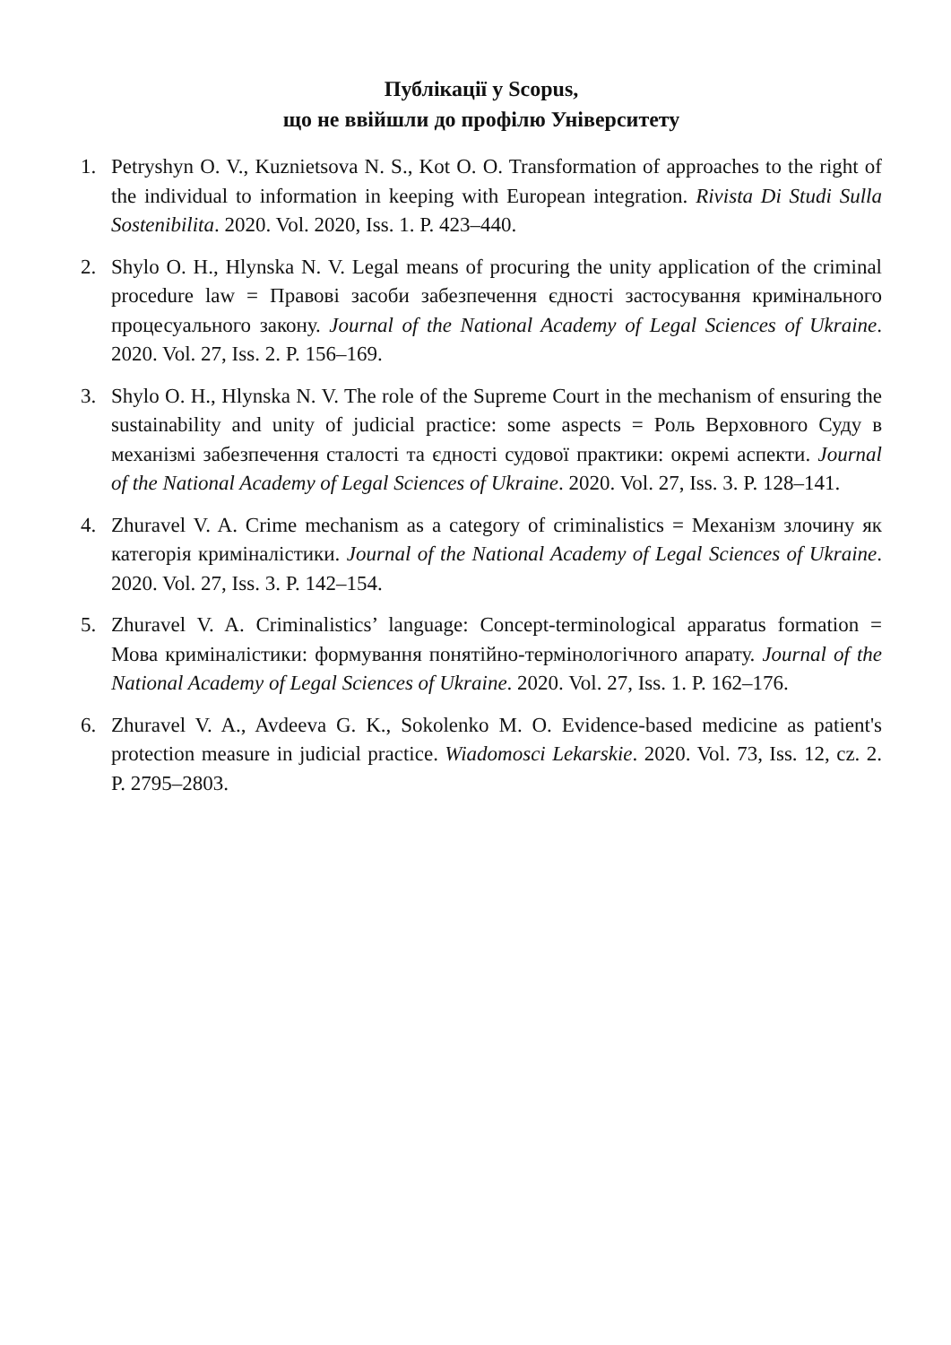Публікації у Scopus,
що не ввійшли до профілю Університету
1. Petryshyn O. V., Kuznietsova N. S., Kot O. O. Transformation of approaches to the right of the individual to information in keeping with European integration. Rivista Di Studi Sulla Sostenibilita. 2020. Vol. 2020, Iss. 1. P. 423–440.
2. Shylo O. H., Hlynska N. V. Legal means of procuring the unity application of the criminal procedure law = Правові засоби забезпечення єдності застосування кримінального процесуального закону. Journal of the National Academy of Legal Sciences of Ukraine. 2020. Vol. 27, Iss. 2. P. 156–169.
3. Shylo O. H., Hlynska N. V. The role of the Supreme Court in the mechanism of ensuring the sustainability and unity of judicial practice: some aspects = Роль Верховного Суду в механізмі забезпечення сталості та єдності судової практики: окремі аспекти. Journal of the National Academy of Legal Sciences of Ukraine. 2020. Vol. 27, Iss. 3. P. 128–141.
4. Zhuravel V. A. Crime mechanism as a category of criminalistics = Механізм злочину як категорія криміналістики. Journal of the National Academy of Legal Sciences of Ukraine. 2020. Vol. 27, Iss. 3. P. 142–154.
5. Zhuravel V. A. Criminalistics’ language: Concept-terminological apparatus formation = Мова криміналістики: формування понятійно-термінологічного апарату. Journal of the National Academy of Legal Sciences of Ukraine. 2020. Vol. 27, Iss. 1. P. 162–176.
6. Zhuravel V. A., Avdeeva G. K., Sokolenko M. O. Evidence-based medicine as patient's protection measure in judicial practice. Wiadomosci Lekarskie. 2020. Vol. 73, Iss. 12, cz. 2. P. 2795–2803.